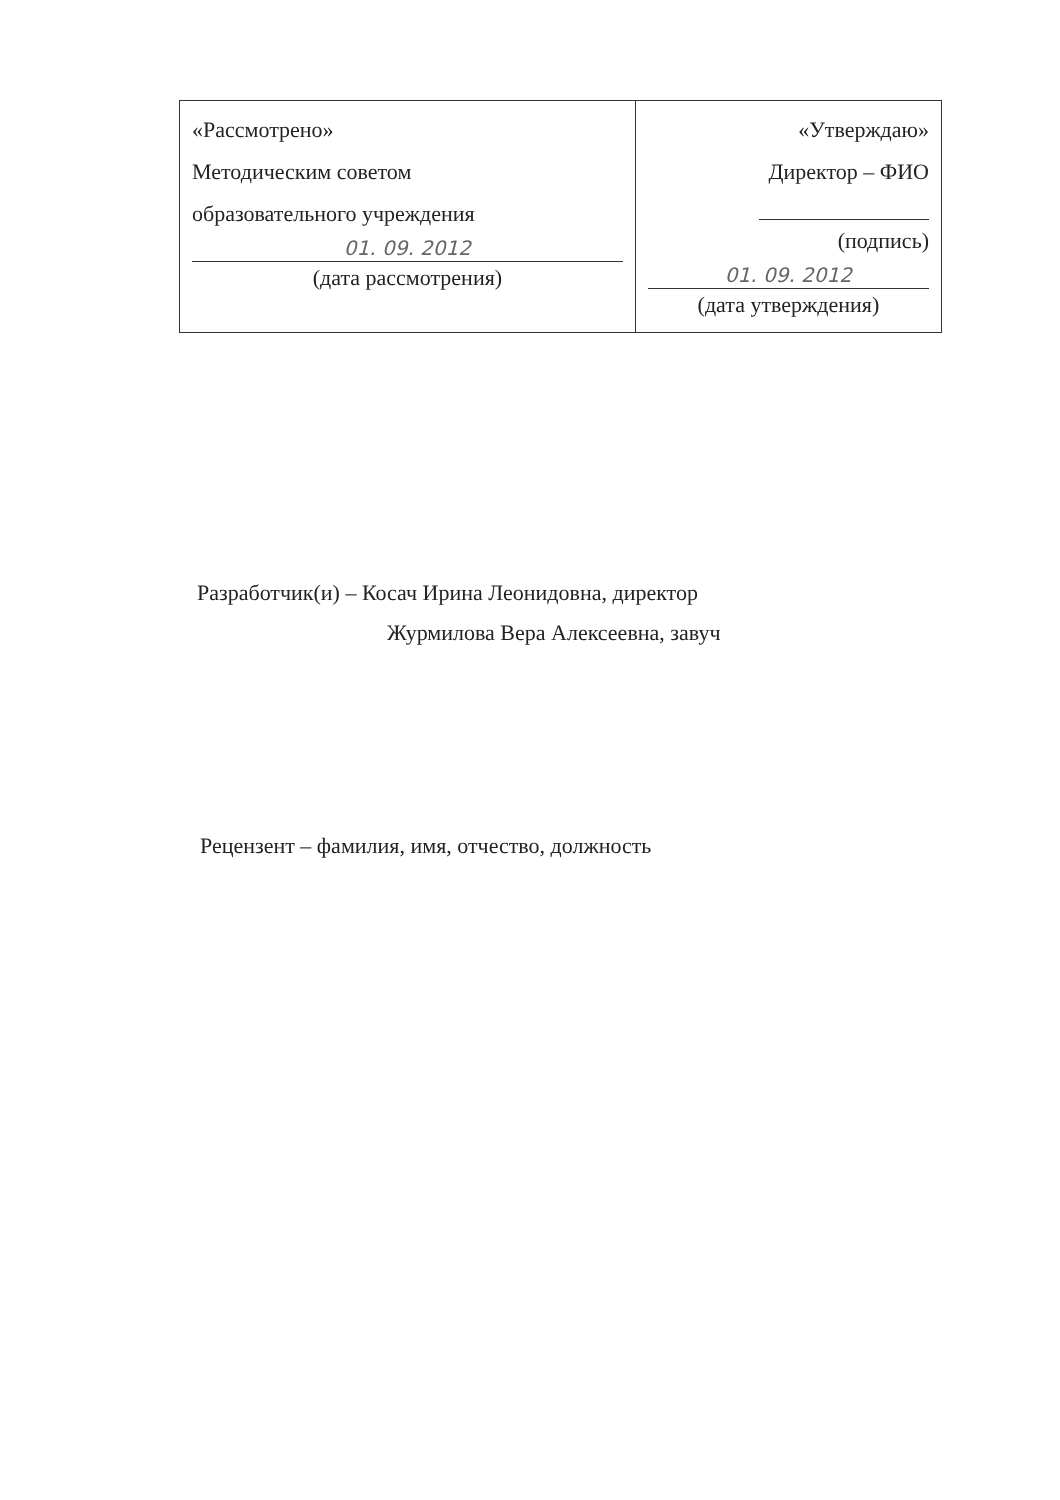| «Рассмотрено» Методическим советом образовательного учреждения 01. 09. 2012 (дата рассмотрения) | «Утверждаю» Директор – ФИО (подпись) 01. 09. 2012 (дата утверждения) |
Разработчик(и) – Косач Ирина Леонидовна, директор
Журмилова Вера Алексеевна, завуч
Рецензент – фамилия, имя, отчество, должность